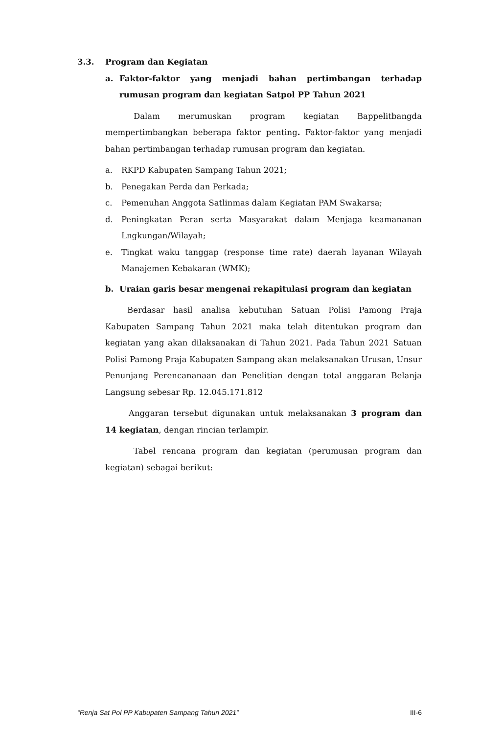3.3. Program dan Kegiatan
a. Faktor-faktor yang menjadi bahan pertimbangan terhadap rumusan program dan kegiatan Satpol PP Tahun 2021
Dalam merumuskan program kegiatan Bappelitbangda mempertimbangkan beberapa faktor penting. Faktor-faktor yang menjadi bahan pertimbangan terhadap rumusan program dan kegiatan.
a. RKPD Kabupaten Sampang Tahun 2021;
b. Penegakan Perda dan Perkada;
c. Pemenuhan Anggota Satlinmas dalam Kegiatan PAM Swakarsa;
d. Peningkatan Peran serta Masyarakat dalam Menjaga keamananan Lngkungan/Wilayah;
e. Tingkat waku tanggap (response time rate) daerah layanan Wilayah Manajemen Kebakaran (WMK);
b. Uraian garis besar mengenai rekapitulasi program dan kegiatan
Berdasar hasil analisa kebutuhan Satuan Polisi Pamong Praja Kabupaten Sampang Tahun 2021 maka telah ditentukan program dan kegiatan yang akan dilaksanakan di Tahun 2021. Pada Tahun 2021 Satuan Polisi Pamong Praja Kabupaten Sampang akan melaksanakan Urusan, Unsur Penunjang Perencananaan dan Penelitian dengan total anggaran Belanja Langsung sebesar Rp. 12.045.171.812
Anggaran tersebut digunakan untuk melaksanakan 3 program dan 14 kegiatan, dengan rincian terlampir.
Tabel rencana program dan kegiatan (perumusan program dan kegiatan) sebagai berikut:
“Renja Sat Pol PP Kabupaten Sampang Tahun 2021” III-6